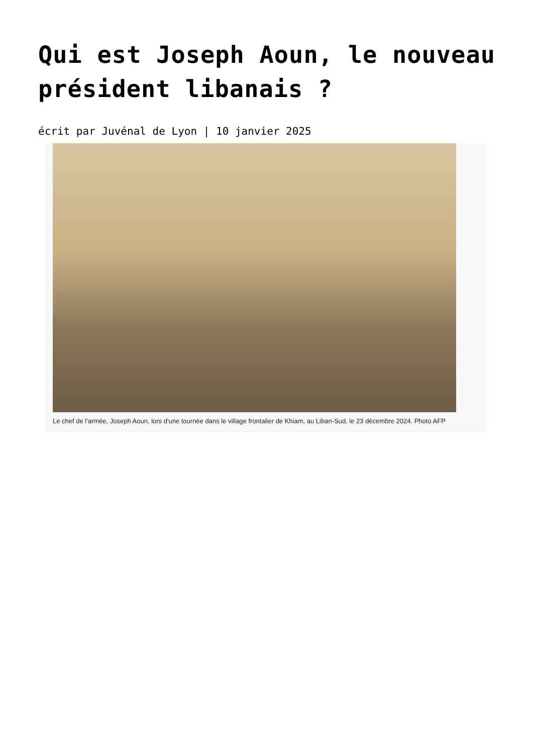Qui est Joseph Aoun, le nouveau président libanais ?
écrit par Juvénal de Lyon | 10 janvier 2025
Le chef de l'armée, Joseph Aoun, lors d'une tournée dans le village frontalier de Khiam, au Liban-Sud, le 23 décembre 2024. Photo AFP